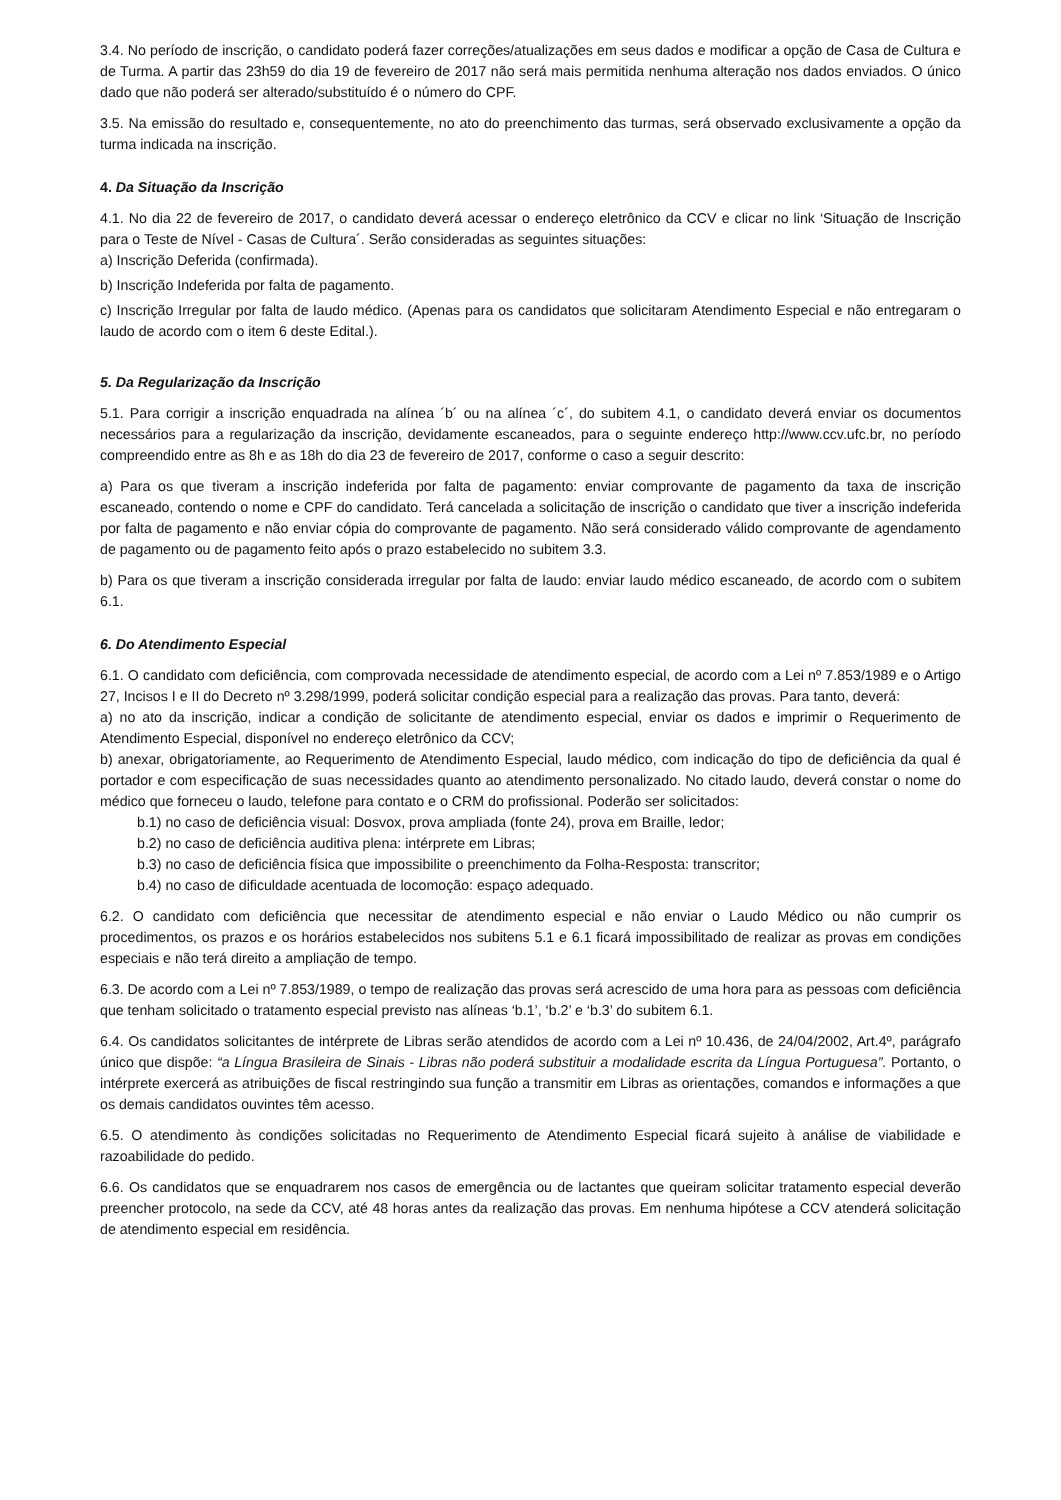3.4. No período de inscrição, o candidato poderá fazer correções/atualizações em seus dados e modificar a opção de Casa de Cultura e de Turma. A partir das 23h59 do dia 19 de fevereiro de 2017 não será mais permitida nenhuma alteração nos dados enviados. O único dado que não poderá ser alterado/substituído é o número do CPF.
3.5. Na emissão do resultado e, consequentemente, no ato do preenchimento das turmas, será observado exclusivamente a opção da turma indicada na inscrição.
4. Da Situação da Inscrição
4.1. No dia 22 de fevereiro de 2017, o candidato deverá acessar o endereço eletrônico da CCV e clicar no link ‘Situação de Inscrição para o Teste de Nível - Casas de Cultura´. Serão consideradas as seguintes situações:
a) Inscrição Deferida (confirmada).
b) Inscrição Indeferida por falta de pagamento.
c) Inscrição Irregular por falta de laudo médico. (Apenas para os candidatos que solicitaram Atendimento Especial e não entregaram o laudo de acordo com o item 6 deste Edital.).
5. Da Regularização da Inscrição
5.1. Para corrigir a inscrição enquadrada na alínea ´b´ ou na alínea ´c´, do subitem 4.1, o candidato deverá enviar os documentos necessários para a regularização da inscrição, devidamente escaneados, para o seguinte endereço http://www.ccv.ufc.br, no período compreendido entre as 8h e as 18h do dia 23 de fevereiro de 2017, conforme o caso a seguir descrito:
a) Para os que tiveram a inscrição indeferida por falta de pagamento: enviar comprovante de pagamento da taxa de inscrição escaneado, contendo o nome e CPF do candidato. Terá cancelada a solicitação de inscrição o candidato que tiver a inscrição indeferida por falta de pagamento e não enviar cópia do comprovante de pagamento. Não será considerado válido comprovante de agendamento de pagamento ou de pagamento feito após o prazo estabelecido no subitem 3.3.
b) Para os que tiveram a inscrição considerada irregular por falta de laudo: enviar laudo médico escaneado, de acordo com o subitem 6.1.
6. Do Atendimento Especial
6.1. O candidato com deficiência, com comprovada necessidade de atendimento especial, de acordo com a Lei nº 7.853/1989 e o Artigo 27, Incisos I e II do Decreto nº 3.298/1999, poderá solicitar condição especial para a realização das provas. Para tanto, deverá:
a) no ato da inscrição, indicar a condição de solicitante de atendimento especial, enviar os dados e imprimir o Requerimento de Atendimento Especial, disponível no endereço eletrônico da CCV;
b) anexar, obrigatoriamente, ao Requerimento de Atendimento Especial, laudo médico, com indicação do tipo de deficiência da qual é portador e com especificação de suas necessidades quanto ao atendimento personalizado. No citado laudo, deverá constar o nome do médico que forneceu o laudo, telefone para contato e o CRM do profissional. Poderão ser solicitados:
b.1) no caso de deficiência visual: Dosvox, prova ampliada (fonte 24), prova em Braille, ledor;
b.2) no caso de deficiência auditiva plena: intérprete em Libras;
b.3) no caso de deficiência física que impossibilite o preenchimento da Folha-Resposta: transcritor;
b.4) no caso de dificuldade acentuada de locomoção: espaço adequado.
6.2. O candidato com deficiência que necessitar de atendimento especial e não enviar o Laudo Médico ou não cumprir os procedimentos, os prazos e os horários estabelecidos nos subitens 5.1 e 6.1 ficará impossibilitado de realizar as provas em condições especiais e não terá direito a ampliação de tempo.
6.3. De acordo com a Lei nº 7.853/1989, o tempo de realização das provas será acrescido de uma hora para as pessoas com deficiência que tenham solicitado o tratamento especial previsto nas alíneas ‘b.1’, ‘b.2’ e ‘b.3’ do subitem 6.1.
6.4. Os candidatos solicitantes de intérprete de Libras serão atendidos de acordo com a Lei nº 10.436, de 24/04/2002, Art.4º, parágrafo único que dispõe: “a Língua Brasileira de Sinais - Libras não poderá substituir a modalidade escrita da Língua Portuguesa”. Portanto, o intérprete exercerá as atribuições de fiscal restringindo sua função a transmitir em Libras as orientações, comandos e informações a que os demais candidatos ouvintes têm acesso.
6.5. O atendimento às condições solicitadas no Requerimento de Atendimento Especial ficará sujeito à análise de viabilidade e razoabilidade do pedido.
6.6. Os candidatos que se enquadrarem nos casos de emergência ou de lactantes que queiram solicitar tratamento especial deverão preencher protocolo, na sede da CCV, até 48 horas antes da realização das provas. Em nenhuma hipótese a CCV atenderá solicitação de atendimento especial em residência.